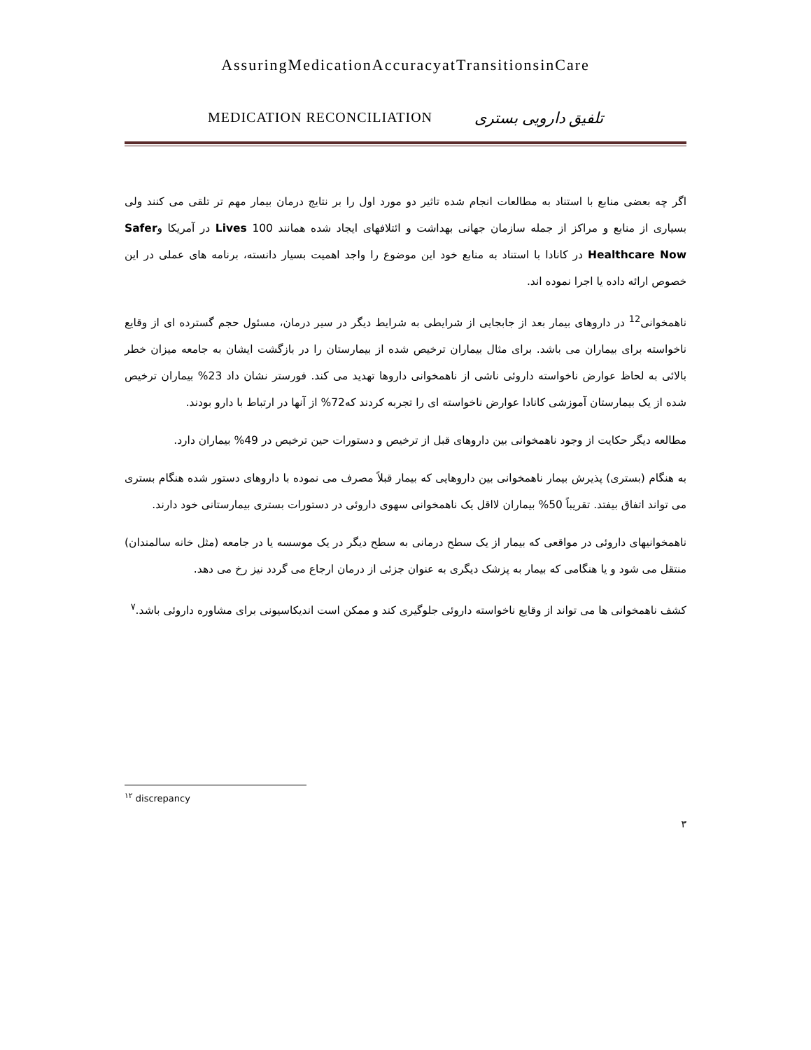AssuringMedicationAccuracyatTransitionsinCare
MEDICATION RECONCILIATION تلفیق دارویی بستری
اگر چه بعضی منابع با استناد به مطالعات انجام شده تاثیر دو مورد اول را بر نتایج درمان بیمار مهم تر تلقی می کنند ولی بسیاری از منابع و مراکز از جمله سازمان جهانی بهداشت و ائتلافهای ایجاد شده همانند Lives 100 در آمریکا وSafer Healthcare Now در کانادا با استناد به منابع خود این موضوع را واجد اهمیت بسیار دانسته، برنامه های عملی در این خصوص ارائه داده یا اجرا نموده اند.
ناهمخوانی<sup>12</sup> در داروهای بیمار بعد از جابجایی از شرایطی به شرایط دیگر در سیر درمان، مسئول حجم گسترده ای از وقایع ناخواسته برای بیماران می باشد. برای مثال بیماران ترخیص شده از بیمارستان را در بازگشت ایشان به جامعه میزان خطر بالائی به لحاظ عوارض ناخواسته داروئی ناشی از ناهمخوانی داروها تهدید می کند. فورستر نشان داد 23% بیماران ترخیص شده از یک بیمارستان آموزشی کانادا عوارض ناخواسته ای را تجربه کردند که72% از آنها در ارتباط با دارو بودند.
مطالعه دیگر حکایت از وجود ناهمخوانی بین داروهای قبل از ترخیص و دستورات حین ترخیص در 49% بیماران دارد.
به هنگام (بستری) پذیرش بیمار ناهمخوانی بین داروهایی که بیمار قبلاً مصرف می نموده با داروهای دستور شده هنگام بستری می تواند اتفاق بیفتد. تقریباً 50% بیماران لااقل یک ناهمخوانی سهوی داروئی در دستورات بستری بیمارستانی خود دارند.
ناهمخوانیهای داروئی در مواقعی که بیمار از یک سطح درمانی به سطح دیگر در یک موسسه یا در جامعه (مثل خانه سالمندان) منتقل می شود و یا هنگامی که بیمار به پزشک دیگری به عنوان جزئی از درمان ارجاع می گردد نیز رخ می دهد.
کشف ناهمخوانی ها می تواند از وقایع ناخواسته داروئی جلوگیری کند و ممکن است اندیکاسیونی برای مشاوره داروئی باشد.<sup>۷</sup>
<sup>۱۲</sup> discrepancy
۳